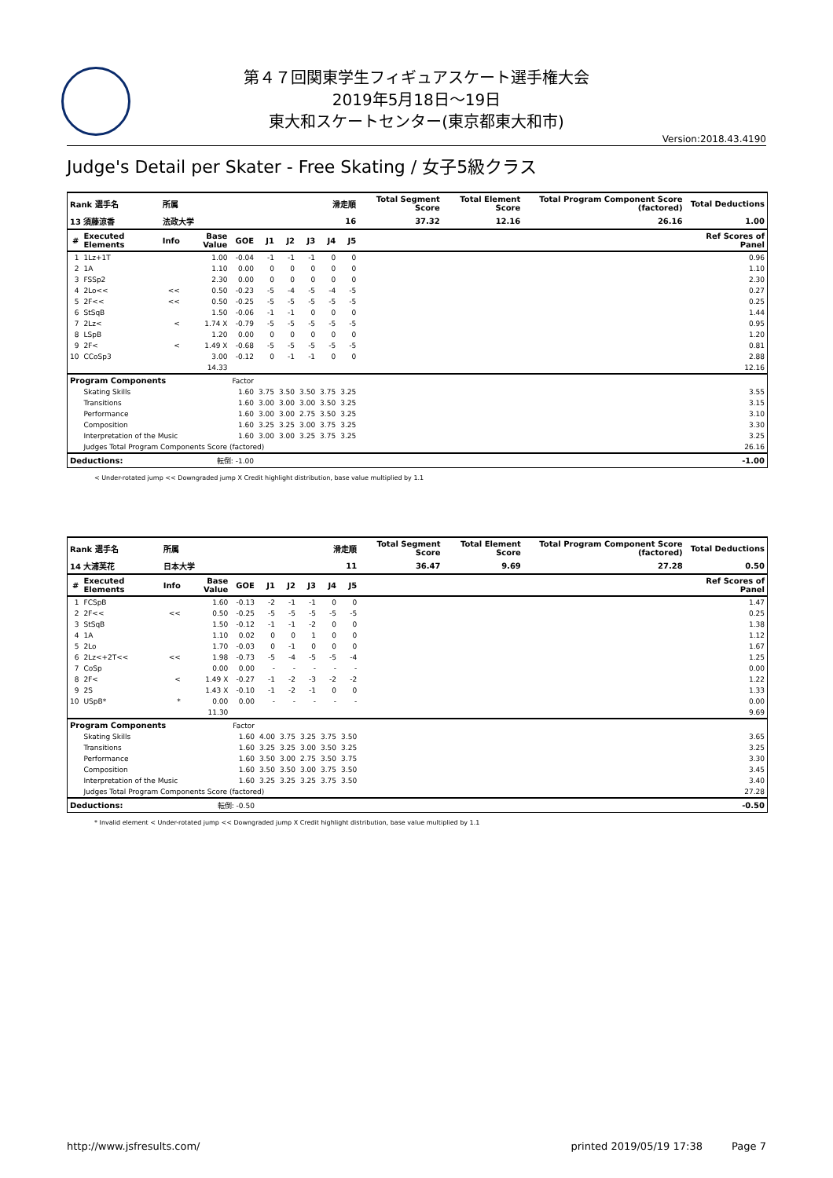第４７回関東学生フィギュアスケート選手権大会
2019年5月18日～19日
東大和スケートセンター(東京都東大和市)
Version:2018.43.4190
Judge's Detail per Skater - Free Skating / 女子5級クラス
| Rank 選手名 | | 所属 | | | 滑走順 | | | | | Total Segment Score | Total Element Score | Total Program Component Score (factored) | Total Deductions |
| --- | --- | --- | --- | --- | --- | --- | --- | --- | --- | --- | --- | --- | --- |
| 13 須藤涼香 | | 法政大学 | | | 16 | | | | | 37.32 | 12.16 | 26.16 | 1.00 |
| # | Executed Elements | Info | Base Value | GOE | J1 | J2 | J3 | J4 | J5 | | | | Ref Scores of Panel |
| 1 | 1Lz+1T | | 1.00 | -0.04 | -1 | -1 | -1 | 0 | 0 | | | | 0.96 |
| 2 | 1A | | 1.10 | 0.00 | 0 | 0 | 0 | 0 | 0 | | | | 1.10 |
| 3 | FSSp2 | | 2.30 | 0.00 | 0 | 0 | 0 | 0 | 0 | | | | 2.30 |
| 4 | 2Lo<< | << | 0.50 | -0.23 | -5 | -4 | -5 | -4 | -5 | | | | 0.27 |
| 5 | 2F<< | << | 0.50 | -0.25 | -5 | -5 | -5 | -5 | -5 | | | | 0.25 |
| 6 | StSqB | | 1.50 | -0.06 | -1 | -1 | 0 | 0 | 0 | | | | 1.44 |
| 7 | 2Lz< | < | 1.74 X | -0.79 | -5 | -5 | -5 | -5 | -5 | | | | 0.95 |
| 8 | LSpB | | 1.20 | 0.00 | 0 | 0 | 0 | 0 | 0 | | | | 1.20 |
| 9 | 2F< | < | 1.49 X | -0.68 | -5 | -5 | -5 | -5 | -5 | | | | 0.81 |
| 10 | CCoSp3 | | 3.00 | -0.12 | 0 | -1 | -1 | 0 | 0 | | | | 2.88 |
| | | | 14.33 | | | | | | | | | | 12.16 |
| Program Components | | | | Factor | | | | | | | | | |
| | Skating Skills | | | 1.60 | 3.75 | 3.50 | 3.50 | 3.75 | 3.25 | | | | 3.55 |
| | Transitions | | | 1.60 | 3.00 | 3.00 | 3.00 | 3.50 | 3.25 | | | | 3.15 |
| | Performance | | | 1.60 | 3.00 | 3.00 | 2.75 | 3.50 | 3.25 | | | | 3.10 |
| | Composition | | | 1.60 | 3.25 | 3.25 | 3.00 | 3.75 | 3.25 | | | | 3.30 |
| | Interpretation of the Music | | | 1.60 | 3.00 | 3.00 | 3.25 | 3.75 | 3.25 | | | | 3.25 |
| | Judges Total Program Components Score (factored) | | | | | | | | | | | | 26.16 |
| Deductions: | | 転倒: -1.00 | | | | | | | | | | | -1.00 |
< Under-rotated jump << Downgraded jump X Credit highlight distribution, base value multiplied by 1.1
| Rank 選手名 | | 所属 | | | 滑走順 | | | | | Total Segment Score | Total Element Score | Total Program Component Score (factored) | Total Deductions |
| --- | --- | --- | --- | --- | --- | --- | --- | --- | --- | --- | --- | --- | --- |
| 14 大浦芙花 | | 日本大学 | | | 11 | | | | | 36.47 | 9.69 | 27.28 | 0.50 |
| # | Executed Elements | Info | Base Value | GOE | J1 | J2 | J3 | J4 | J5 | | | | Ref Scores of Panel |
| 1 | FCSpB | | 1.60 | -0.13 | -2 | -1 | -1 | 0 | 0 | | | | 1.47 |
| 2 | 2F<< | << | 0.50 | -0.25 | -5 | -5 | -5 | -5 | -5 | | | | 0.25 |
| 3 | StSqB | | 1.50 | -0.12 | -1 | -1 | -2 | 0 | 0 | | | | 1.38 |
| 4 | 1A | | 1.10 | 0.02 | 0 | 0 | 1 | 0 | 0 | | | | 1.12 |
| 5 | 2Lo | | 1.70 | -0.03 | 0 | -1 | 0 | 0 | 0 | | | | 1.67 |
| 6 | 2Lz<+2T<< | << | 1.98 | -0.73 | -5 | -4 | -5 | -5 | -4 | | | | 1.25 |
| 7 | CoSp | | 0.00 | 0.00 | - | - | - | - | - | | | | 0.00 |
| 8 | 2F< | < | 1.49 X | -0.27 | -1 | -2 | -3 | -2 | -2 | | | | 1.22 |
| 9 | 2S | | 1.43 X | -0.10 | -1 | -2 | -1 | 0 | 0 | | | | 1.33 |
| 10 | USpB* | * | 0.00 | 0.00 | - | - | - | - | - | | | | 0.00 |
| | | | 11.30 | | | | | | | | | | 9.69 |
| Program Components | | | | Factor | | | | | | | | | |
| | Skating Skills | | | 1.60 | 4.00 | 3.75 | 3.25 | 3.75 | 3.50 | | | | 3.65 |
| | Transitions | | | 1.60 | 3.25 | 3.25 | 3.00 | 3.50 | 3.25 | | | | 3.25 |
| | Performance | | | 1.60 | 3.50 | 3.00 | 2.75 | 3.50 | 3.75 | | | | 3.30 |
| | Composition | | | 1.60 | 3.50 | 3.50 | 3.00 | 3.75 | 3.50 | | | | 3.45 |
| | Interpretation of the Music | | | 1.60 | 3.25 | 3.25 | 3.25 | 3.75 | 3.50 | | | | 3.40 |
| | Judges Total Program Components Score (factored) | | | | | | | | | | | | 27.28 |
| Deductions: | | 転倒: -0.50 | | | | | | | | | | | -0.50 |
* Invalid element < Under-rotated jump << Downgraded jump X Credit highlight distribution, base value multiplied by 1.1
http://www.jsfresults.com/ printed 2019/05/19 17:38 Page 7